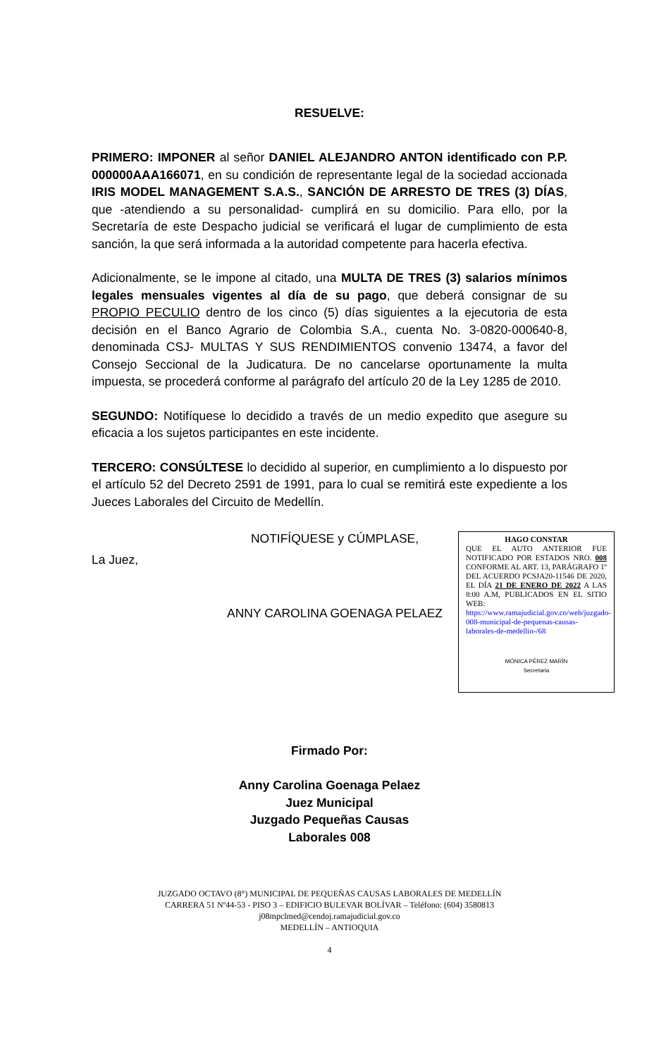RESUELVE:
PRIMERO: IMPONER al señor DANIEL ALEJANDRO ANTON identificado con P.P. 000000AAA166071, en su condición de representante legal de la sociedad accionada IRIS MODEL MANAGEMENT S.A.S., SANCIÓN DE ARRESTO DE TRES (3) DÍAS, que -atendiendo a su personalidad- cumplirá en su domicilio. Para ello, por la Secretaría de este Despacho judicial se verificará el lugar de cumplimiento de esta sanción, la que será informada a la autoridad competente para hacerla efectiva.
Adicionalmente, se le impone al citado, una MULTA DE TRES (3) salarios mínimos legales mensuales vigentes al día de su pago, que deberá consignar de su PROPIO PECULIO dentro de los cinco (5) días siguientes a la ejecutoria de esta decisión en el Banco Agrario de Colombia S.A., cuenta No. 3-0820-000640-8, denominada CSJ- MULTAS Y SUS RENDIMIENTOS convenio 13474, a favor del Consejo Seccional de la Judicatura. De no cancelarse oportunamente la multa impuesta, se procederá conforme al parágrafo del artículo 20 de la Ley 1285 de 2010.
SEGUNDO: Notifíquese lo decidido a través de un medio expedito que asegure su eficacia a los sujetos participantes en este incidente.
TERCERO: CONSÚLTESE lo decidido al superior, en cumplimiento a lo dispuesto por el artículo 52 del Decreto 2591 de 1991, para lo cual se remitirá este expediente a los Jueces Laborales del Circuito de Medellín.
La Juez,
NOTIFÍQUESE y CÚMPLASE,
ANNY CAROLINA GOENAGA PELAEZ
HAGO CONSTAR
QUE EL AUTO ANTERIOR FUE NOTIFICADO POR ESTADOS NRO. 008 CONFORME AL ART. 13, PARÁGRAFO 1º DEL ACUERDO PCSJA20-11546 DE 2020, EL DÍA 21 DE ENERO DE 2022 A LAS 8:00 A.M, PUBLICADOS EN EL SITIO WEB: https://www.ramajudicial.gov.co/web/juzgado-008-municipal-de-pequenas-causas-laborales-de-medellin-/68
MÓNICA PÉREZ MARÍN
Secretaria
Firmado Por:
Anny Carolina Goenaga Pelaez
Juez Municipal
Juzgado Pequeñas Causas
Laborales 008
JUZGADO OCTAVO (8°) MUNICIPAL DE PEQUEÑAS CAUSAS LABORALES DE MEDELLÍN
CARRERA 51 Nº44-53 - PISO 3 – EDIFICIO BULEVAR BOLÍVAR – Teléfono: (604) 3580813
j08mpclmed@cendoj.ramajudicial.gov.co
MEDELLÍN – ANTIOQUIA
4